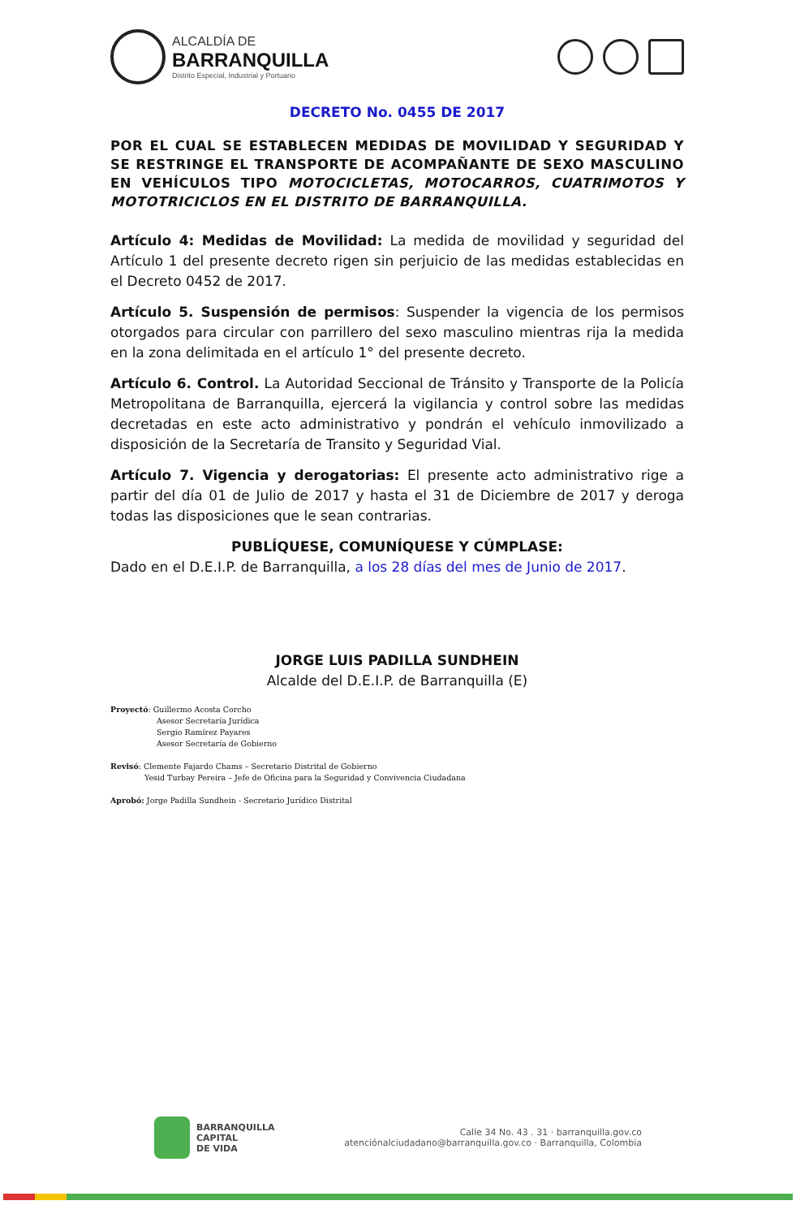ALCALDÍA DE
BARRANQUILLA
Distrito Especial, Industrial y Portuario
DECRETO No. 0455 DE 2017
POR EL CUAL SE ESTABLECEN MEDIDAS DE MOVILIDAD Y SEGURIDAD Y SE RESTRINGE EL TRANSPORTE DE ACOMPAÑANTE DE SEXO MASCULINO EN VEHÍCULOS TIPO MOTOCICLETAS, MOTOCARROS, CUATRIMOTOS Y MOTOTRICICLOS EN EL DISTRITO DE BARRANQUILLA.
Artículo 4: Medidas de Movilidad: La medida de movilidad y seguridad del Artículo 1 del presente decreto rigen sin perjuicio de las medidas establecidas en el Decreto 0452 de 2017.
Artículo 5. Suspensión de permisos: Suspender la vigencia de los permisos otorgados para circular con parrillero del sexo masculino mientras rija la medida en la zona delimitada en el artículo 1° del presente decreto.
Artículo 6. Control. La Autoridad Seccional de Tránsito y Transporte de la Policía Metropolitana de Barranquilla, ejercerá la vigilancia y control sobre las medidas decretadas en este acto administrativo y pondrán el vehículo inmovilizado a disposición de la Secretaría de Transito y Seguridad Vial.
Artículo 7. Vigencia y derogatorias: El presente acto administrativo rige a partir del día 01 de Julio de 2017 y hasta el 31 de Diciembre de 2017 y deroga todas las disposiciones que le sean contrarias.
PUBLÍQUESE, COMUNÍQUESE Y CÚMPLASE:
Dado en el D.E.I.P. de Barranquilla, a los 28 días del mes de Junio de 2017.
JORGE LUIS PADILLA SUNDHEIN
Alcalde del D.E.I.P. de Barranquilla (E)
Proyectó: Guillermo Acosta Corcho
Asesor Secretaría Jurídica
Sergio Ramírez Payares
Asesor Secretaría de Gobierno
Revisó: Clemente Fajardo Chams – Secretario Distrital de Gobierno
Yesid Turbay Pereira – Jefe de Oficina para la Seguridad y Convivencia Ciudadana
Aprobó: Jorge Padilla Sundhein - Secretario Jurídico Distrital
BARRANQUILLA
CAPITAL
DE VIDA
Calle 34 No. 43 . 31 · barranquilla.gov.co
atenciónalciudadano@barranquilla.gov.co · Barranquilla, Colombia